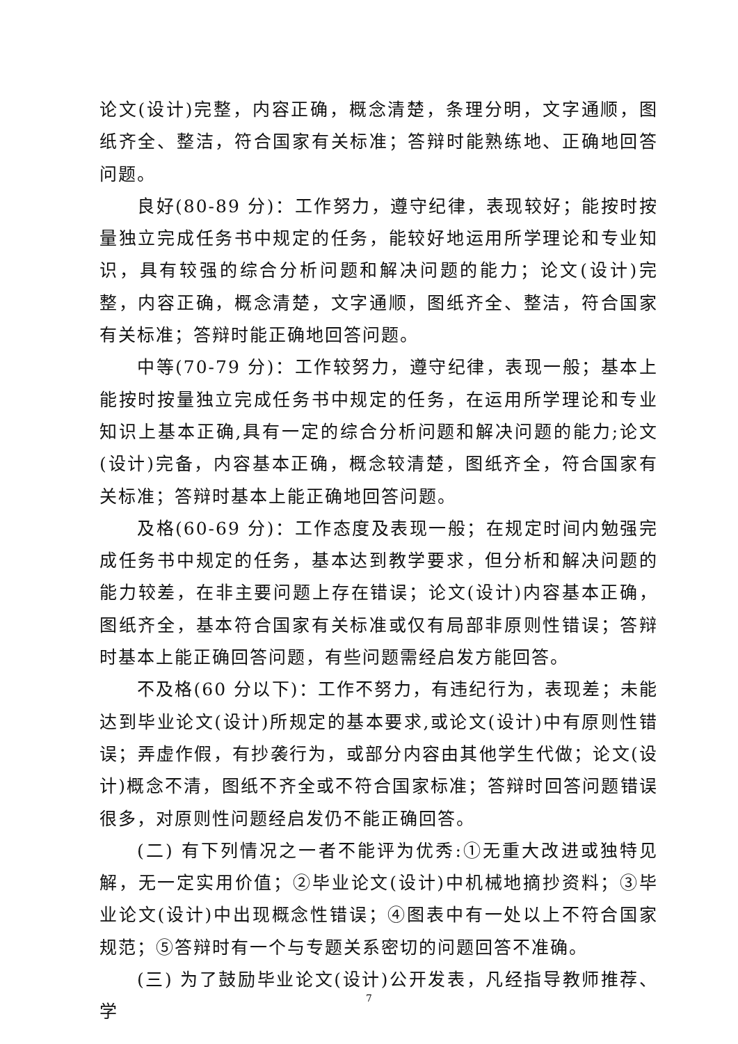论文(设计)完整，内容正确，概念清楚，条理分明，文字通顺，图纸齐全、整洁，符合国家有关标准；答辩时能熟练地、正确地回答问题。
良好(80-89 分)：工作努力，遵守纪律，表现较好；能按时按量独立完成任务书中规定的任务，能较好地运用所学理论和专业知识，具有较强的综合分析问题和解决问题的能力；论文(设计)完整，内容正确，概念清楚，文字通顺，图纸齐全、整洁，符合国家有关标准；答辩时能正确地回答问题。
中等(70-79 分)：工作较努力，遵守纪律，表现一般；基本上能按时按量独立完成任务书中规定的任务，在运用所学理论和专业知识上基本正确,具有一定的综合分析问题和解决问题的能力;论文(设计)完备，内容基本正确，概念较清楚，图纸齐全，符合国家有关标准；答辩时基本上能正确地回答问题。
及格(60-69 分)：工作态度及表现一般；在规定时间内勉强完成任务书中规定的任务，基本达到教学要求，但分析和解决问题的能力较差，在非主要问题上存在错误；论文(设计)内容基本正确，图纸齐全，基本符合国家有关标准或仅有局部非原则性错误；答辩时基本上能正确回答问题，有些问题需经启发方能回答。
不及格(60 分以下)：工作不努力，有违纪行为，表现差；未能达到毕业论文(设计)所规定的基本要求,或论文(设计)中有原则性错误；弄虚作假，有抄袭行为，或部分内容由其他学生代做；论文(设计)概念不清，图纸不齐全或不符合国家标准；答辩时回答问题错误很多，对原则性问题经启发仍不能正确回答。
(二) 有下列情况之一者不能评为优秀:①无重大改进或独特见解，无一定实用价值；②毕业论文(设计)中机械地摘抄资料；③毕业论文(设计)中出现概念性错误；④图表中有一处以上不符合国家规范；⑤答辩时有一个与专题关系密切的问题回答不准确。
(三) 为了鼓励毕业论文(设计)公开发表，凡经指导教师推荐、学
7